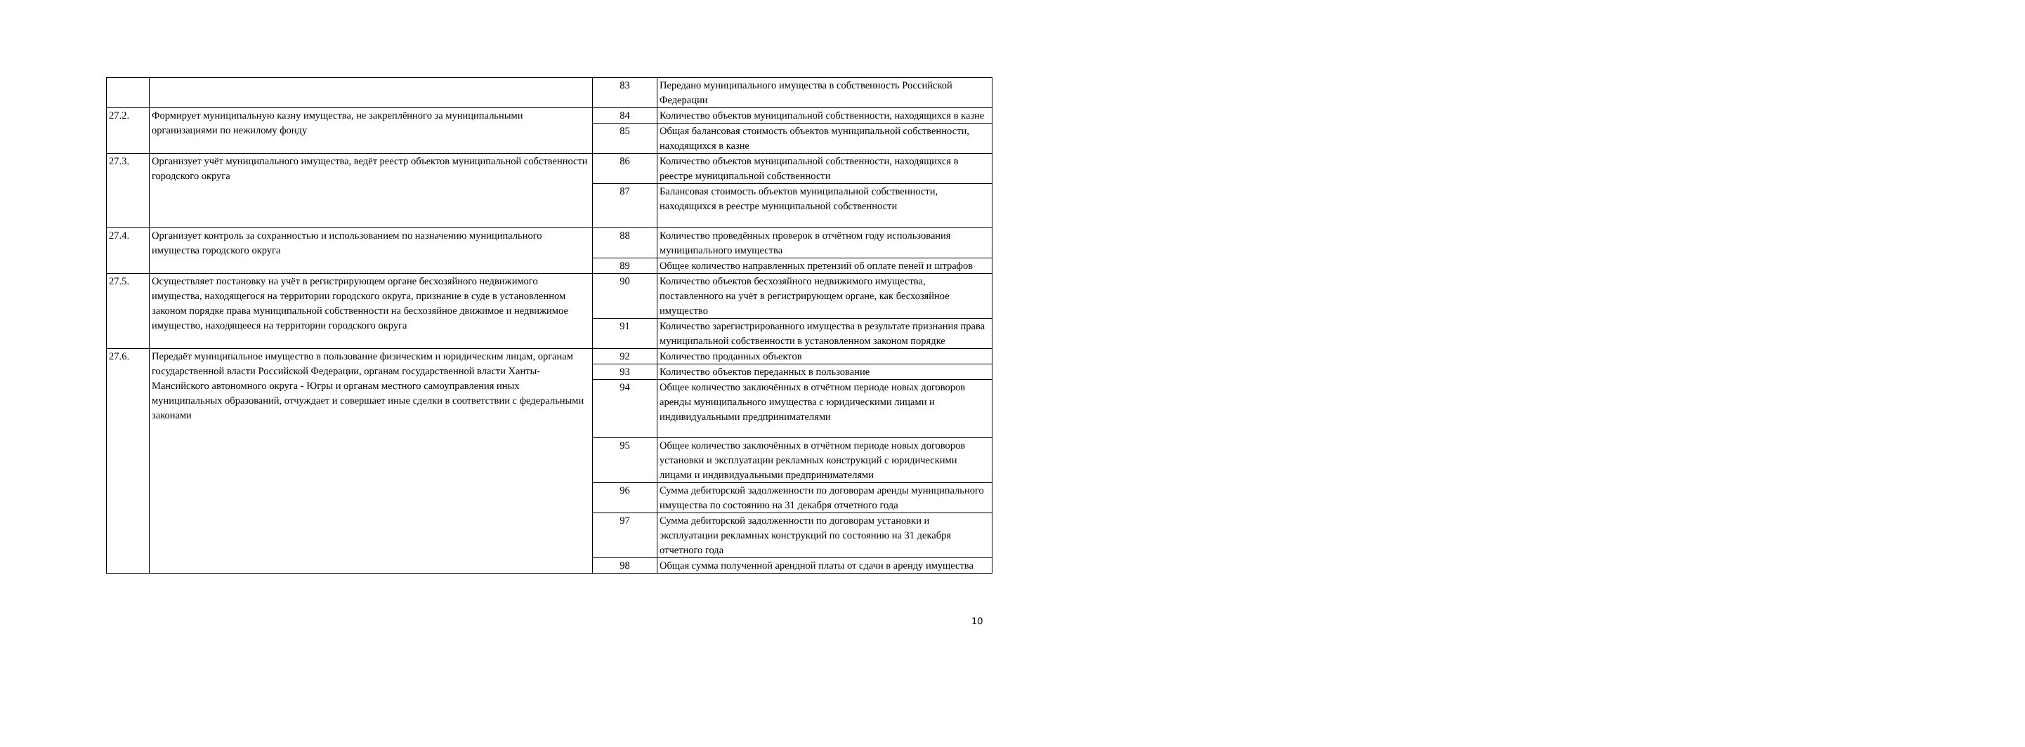| | | 83 | Передано муниципального имущества в собственность Российской Федерации |
| 27.2. | Формирует муниципальную казну имущества, не закреплённого за муниципальными организациями по нежилому фонду | 84 | Количество объектов муниципальной собственности, находящихся в казне |
| | | 85 | Общая балансовая стоимость объектов муниципальной собственности, находящихся в казне |
| 27.3. | Организует учёт муниципального имущества, ведёт реестр объектов муниципальной собственности городского округа | 86 | Количество объектов муниципальной собственности, находящихся в реестре муниципальной собственности |
| | | 87 | Балансовая стоимость объектов муниципальной собственности, находящихся в реестре муниципальной собственности |
| 27.4. | Организует контроль за сохранностью и использованием по назначению муниципального имущества городского округа | 88 | Количество проведённых проверок в отчётном году использования муниципального имущества |
| | | 89 | Общее количество направленных претензий об оплате пеней и штрафов |
| 27.5. | Осуществляет постановку на учёт в регистрирующем органе бесхозяйного недвижимого имущества, находящегося на территории городского округа, признание в суде в установленном законом порядке права муниципальной собственности на бесхозяйное движимое и недвижимое имущество, находящееся на территории городского округа | 90 | Количество объектов бесхозяйного недвижимого имущества, поставленного на учёт в регистрирующем органе, как бесхозяйное имущество |
| | | 91 | Количество зарегистрированного имущества в результате признания права муниципальной собственности в установленном законом порядке |
| 27.6. | Передаёт муниципальное имущество в пользование физическим и юридическим лицам, органам государственной власти Российской Федерации, органам государственной власти Ханты-Мансийского автономного округа - Югры и органам местного самоуправления иных муниципальных образований, отчуждает и совершает иные сделки в соответствии с федеральными законами | 92 | Количество проданных объектов |
| | | 93 | Количество объектов переданных в пользование |
| | | 94 | Общее количество заключённых в отчётном периоде новых договоров аренды муниципального имущества с юридическими лицами и индивидуальными предпринимателями |
| | | 95 | Общее количество заключённых в отчётном периоде новых договоров установки и эксплуатации рекламных конструкций с юридическими лицами и индивидуальными предпринимателями |
| | | 96 | Сумма дебиторской задолженности по договорам аренды муниципального имущества по состоянию на 31 декабря отчетного года |
| | | 97 | Сумма дебиторской задолженности по договорам установки и эксплуатации рекламных конструкций по состоянию на 31 декабря отчетного года |
| | | 98 | Общая сумма полученной арендной платы от сдачи в аренду имущества |
10